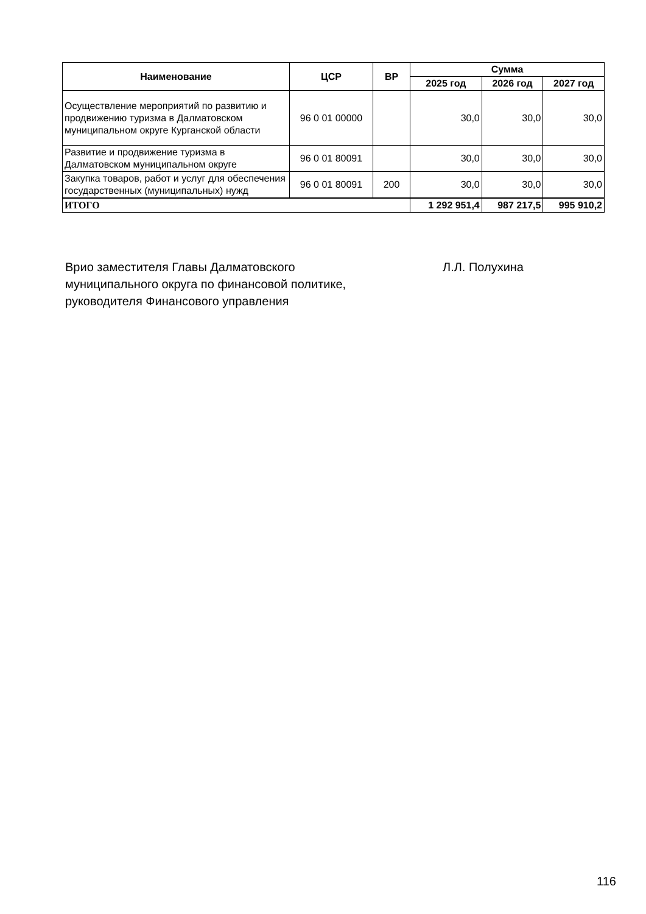| Наименование | ЦСР | ВР | Сумма | | |
| --- | --- | --- | --- | --- | --- |
| | | | 2025 год | 2026 год | 2027 год |
| Осуществление мероприятий по развитию и продвижению туризма в Далматовском муниципальном округе Курганской области | 96 0 01 00000 | | 30,0 | 30,0 | 30,0 |
| Развитие и продвижение туризма в Далматовском муниципальном округе | 96 0 01 80091 | | 30,0 | 30,0 | 30,0 |
| Закупка товаров, работ и услуг для обеспечения государственных (муниципальных) нужд | 96 0 01 80091 | 200 | 30,0 | 30,0 | 30,0 |
| ИТОГО | | | 1 292 951,4 | 987 217,5 | 995 910,2 |
Врио заместителя Главы Далматовского
муниципального округа по финансовой политике,
руководителя Финансового управления
Л.Л. Полухина
116